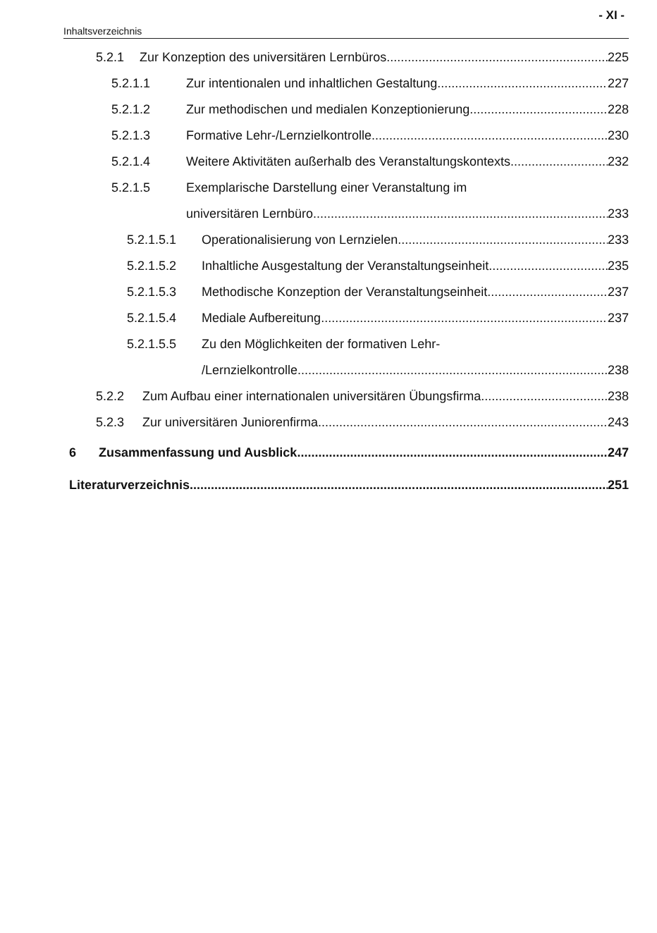- XI -
Inhaltsverzeichnis
5.2.1 Zur Konzeption des universitären Lernbüros 225
5.2.1.1 Zur intentionalen und inhaltlichen Gestaltung 227
5.2.1.2 Zur methodischen und medialen Konzeptionierung 228
5.2.1.3 Formative Lehr-/Lernzielkontrolle 230
5.2.1.4 Weitere Aktivitäten außerhalb des Veranstaltungskontexts 232
5.2.1.5 Exemplarische Darstellung einer Veranstaltung im
universitären Lernbüro 233
5.2.1.5.1 Operationalisierung von Lernzielen 233
5.2.1.5.2 Inhaltliche Ausgestaltung der Veranstaltungseinheit 235
5.2.1.5.3 Methodische Konzeption der Veranstaltungseinheit 237
5.2.1.5.4 Mediale Aufbereitung 237
5.2.1.5.5 Zu den Möglichkeiten der formativen Lehr-
/Lernzielkontrolle 238
5.2.2 Zum Aufbau einer internationalen universitären Übungsfirma 238
5.2.3 Zur universitären Juniorenfirma 243
6 Zusammenfassung und Ausblick 247
Literaturverzeichnis 251